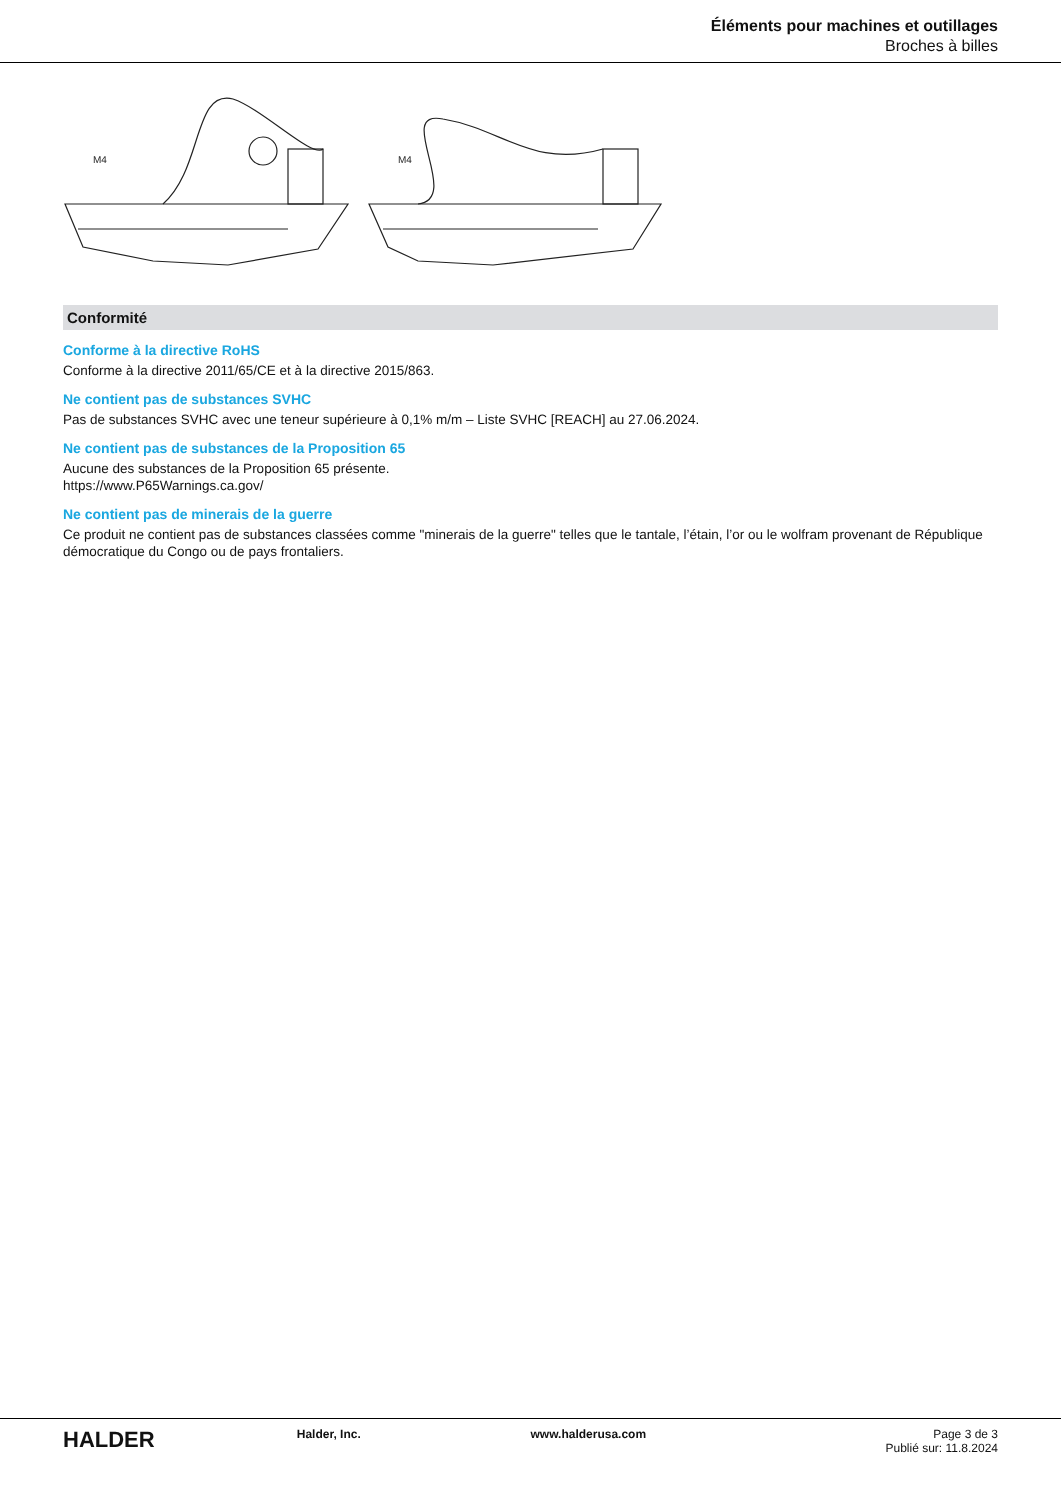Éléments pour machines et outillages
Broches à billes
M4
M4
Conformité
Conforme à la directive RoHS
Conforme à la directive 2011/65/CE et à la directive 2015/863.
Ne contient pas de substances SVHC
Pas de substances SVHC avec une teneur supérieure à 0,1% m/m – Liste SVHC [REACH] au 27.06.2024.
Ne contient pas de substances de la Proposition 65
Aucune des substances de la Proposition 65 présente.
https://www.P65Warnings.ca.gov/
Ne contient pas de minerais de la guerre
Ce produit ne contient pas de substances classées comme "minerais de la guerre" telles que le tantale, l’étain, l’or ou le wolfram provenant de République démocratique du Congo ou de pays frontaliers.
HALDER
Halder, Inc. www.halderusa.com Page 3 de 3
Publié sur: 11.8.2024